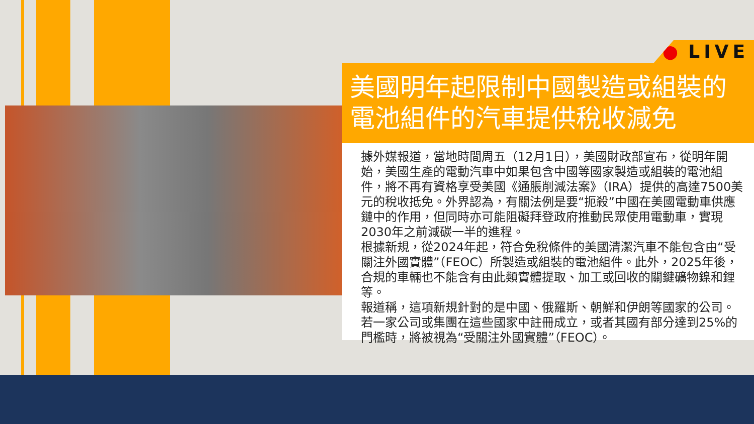● LIVE
美國明年起限制中國製造或組裝的電池組件的汽車提供稅收減免
據外媒報道，當地時間周五（12月1日），美國財政部宣布，從明年開始，美國生產的電動汽車中如果包含中國等國家製造或組裝的電池組件，將不再有資格享受美國《通脹削減法案》（IRA）提供的高達7500美元的稅收抵免。外界認為，有關法例是要“扼殺”中國在美國電動車供應鏈中的作用，但同時亦可能阻礙拜登政府推動民眾使用電動車，實現2030年之前減碳一半的進程。
根據新規，從2024年起，符合免稅條件的美國清潔汽車不能包含由“受關注外國實體”（FEOC）所製造或組裝的電池組件。此外，2025年後，合規的車輛也不能含有由此類實體提取、加工或回收的關鍵礦物鎳和鋰等。
報道稱，這項新規針對的是中國、俄羅斯、朝鮮和伊朗等國家的公司。若一家公司或集團在這些國家中註冊成立，或者其國有部分達到25%的門檻時，將被視為“受關注外國實體”（FEOC）。